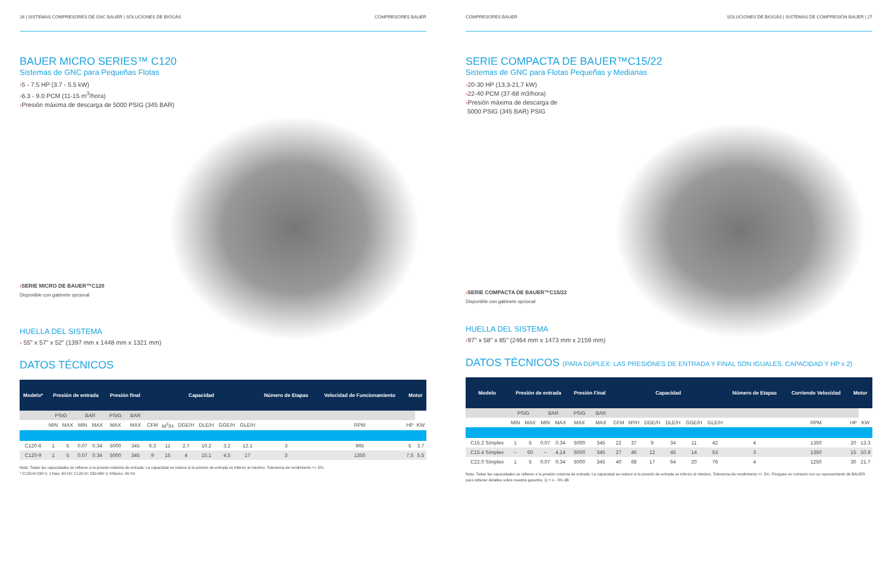26 | SISTEMAS COMPRESORES DE GNC BAUER | SOLUCIONES DE BIOGÁS COMPRESORES BAUER
BAUER MICRO SERIES™ C120
Sistemas de GNC para Pequeñas Flotas
›5 - 7.5 HP (3.7 - 5.5 kW)
›6.3 - 9.0 PCM (11-15 m<sup>3</sup>/hora)
›Presión máxima de descarga de 5000 PSIG (345 BAR)
›SERIE MICRO DE BAUER™C120
Disponible con gabinete opcional
HUELLA DEL SISTEMA
› 55" x 57" x 52" (1397 mm x 1448 mm x 1321 mm)
DATOS TÉCNICOS
| Modelo* | Presión de entrada | | | | Presión final | | Capacidad | | | | | | Número de Etapas | Velocidad de Funcionamiento | Motor | |
| --- | --- | --- | --- | --- | --- | --- | --- | --- | --- | --- | --- | --- | --- | --- | --- | --- |
| | PSIG | | BAR | | PSIG | BAR | | | | | | | | | | |
| | MIN | MAX | MIN | MAX | MAX | MAX | CFM | M<sup>3</sup>/H | DGE/H | DLE/H | GGE/H | GLE/H | | RPM | HP | KW |
| C120-6 | 1 | 5 | 0.07 | 0.34 | 5000 | 345 | 6.3 | 11 | 2.7 | 10.2 | 3.2 | 12.1 | 3 | 965 | 5 | 3.7 |
| C120-9 | 1 | 5 | 0.07 | 0.34 | 5000 | 345 | 9 | 15 | 4 | 15.1 | 4.5 | 17 | 3 | 1350 | 7.5 | 5.5 |
Nota: Todas las capacidades se refieren a la presión máxima de entrada. La capacidad se reduce si la presión de entrada es inferior al máximo. Tolerancia de rendimiento +/- 5%.
* C120-6=230 V, 1 fase, 60 Hz; C120-9= 230-460 V, trifásico, 60 Hz
COMPRESORES BAUER SOLUCIONES DE BIOGÁS | SISTEMAS DE COMPRESIÓN BAUER | 27
SERIE COMPACTA DE BAUER™C15/22
Sistemas de GNC para Flotas Pequeñas y Medianas
›20-30 HP (13,3-21,7 kW)
›22-40 PCM (37-68 m3/hora)
›Presión máxima de descarga de
5000 PSIG (345 BAR) PSIG
›SERIE COMPACTA DE BAUER™C15/22
Disponible con gabinete opcional
HUELLA DEL SISTEMA
›97" x 58" x 85" (2464 mm x 1473 mm x 2159 mm)
DATOS TÉCNICOS (PARA DÚPLEX: LAS PRESIONES DE ENTRADA Y FINAL SON IGUALES. CAPACIDAD Y HP x 2)
| Modelo | Presión de entrada | | | | Presión Final | | Capacidad | | | | | | Número de Etapas | Corriendo Velocidad | Motor | |
| --- | --- | --- | --- | --- | --- | --- | --- | --- | --- | --- | --- | --- | --- | --- | --- | --- |
| | PSIG | | BAR | | PSIG | BAR | | | | | | | | | | |
| | MIN | MAX | MIN | MAX | MAX | MAX | CFM | M³/H | DGE/H | DLE/H | GGE/H | GLE/H | | RPM | HP | KW |
| C15.2 Símplex | 1 | 5 | 0.07 | 0.34 | 5000 | 345 | 22 | 37 | 9 | 34 | 11 | 42 | 4 | 1350 | 20 | 13.3 |
| C15.4 Símplex | -- | 60 | -- | 4.14 | 5000 | 345 | 27 | 46 | 12 | 45 | 14 | 53 | 3 | 1350 | 15 | 10.9 |
| C22.0 Símplex | 1 | 5 | 0.07 | 0.34 | 5000 | 345 | 40 | 68 | 17 | 64 | 20 | 76 | 4 | 1250 | 30 | 21.7 |
Nota: Todas las capacidades se refieren a la presión máxima de entrada. La capacidad se reduce si la presión de entrada es inferior al máximo. Tolerancia de rendimiento +/- 5%. Póngase en contacto con su representante de BAUER para obtener detalles sobre nuestra garantía. 1) + o - 5% dB